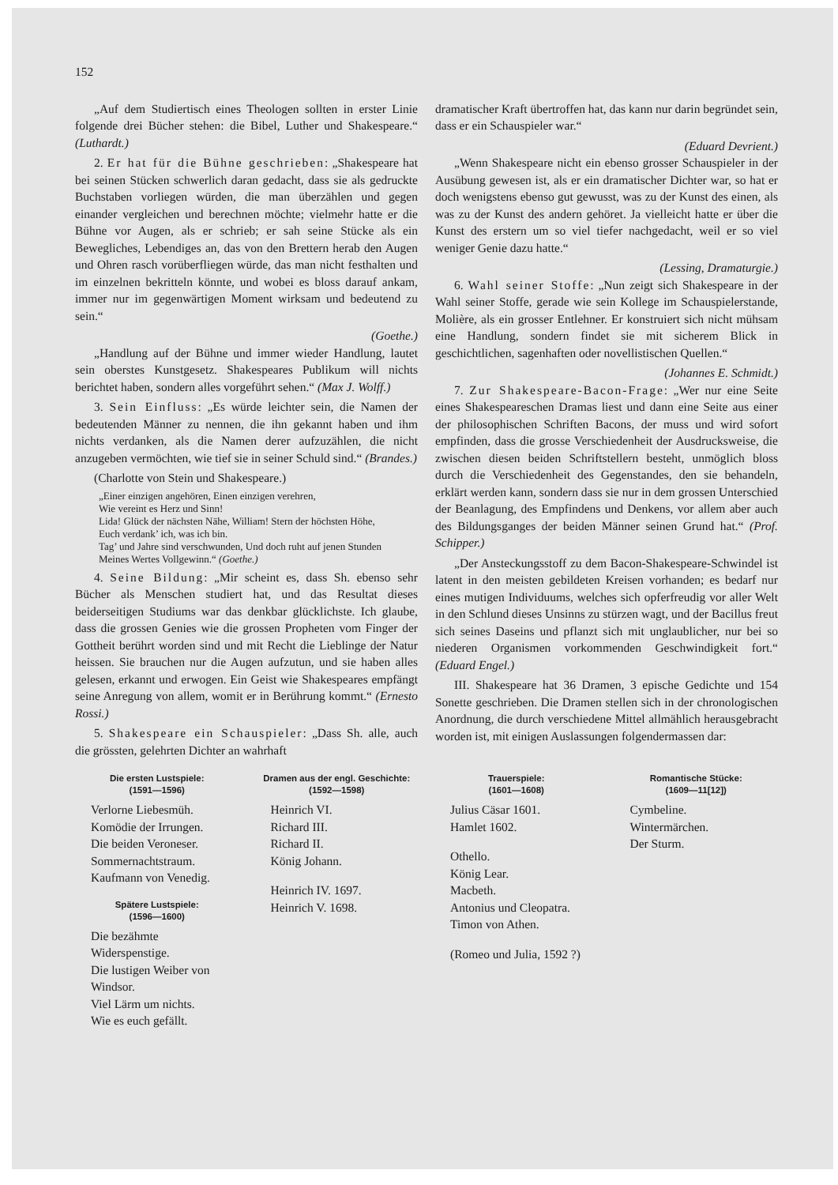152
„Auf dem Studiertisch eines Theologen sollten in erster Linie folgende drei Bücher stehen: die Bibel, Luther und Shakespeare.“ (Luthardt.)
2. Er hat für die Bühne geschrieben: „Shakespeare hat bei seinen Stücken schwerlich daran gedacht, dass sie als gedruckte Buchstaben vorliegen würden, die man überzählen und gegen einander vergleichen und berechnen möchte; vielmehr hatte er die Bühne vor Augen, als er schrieb; er sah seine Stücke als ein Bewegliches, Lebendiges an, das von den Brettern herab den Augen und Ohren rasch vorüberfliegen würde, das man nicht festhalten und im einzelnen bekritteln könnte, und wobei es bloss darauf ankam, immer nur im gegenwärtigen Moment wirksam und bedeutend zu sein.“
(Goethe.)
„Handlung auf der Bühne und immer wieder Handlung, lautet sein oberstes Kunstgesetz. Shakespeares Publikum will nichts berichtet haben, sondern alles vorgeführt sehen.“ (Max J. Wolff.)
3. Sein Einfluss: „Es würde leichter sein, die Namen der bedeutenden Männer zu nennen, die ihn gekannt haben und ihm nichts verdanken, als die Namen derer aufzuzählen, die nicht anzugeben vermöchten, wie tief sie in seiner Schuld sind.“ (Brandes.)
(Charlotte von Stein und Shakespeare.)
„Einer einzigen angehören, Einen einzigen verehren,
Wie vereint es Herz und Sinn!
Lida! Glück der nächsten Nähe, William! Stern der höchsten Höhe,
Euch verdank’ ich, was ich bin.
Tag’ und Jahre sind verschwunden, Und doch ruht auf jenen Stunden
Meines Wertes Vollgewinn.“ (Goethe.)
4. Seine Bildung: „Mir scheint es, dass Sh. ebenso sehr Bücher als Menschen studiert hat, und das Resultat dieses beiderseitigen Studiums war das denkbar glücklichste. Ich glaube, dass die grossen Genies wie die grossen Propheten vom Finger der Gottheit berührt worden sind und mit Recht die Lieblinge der Natur heissen. Sie brauchen nur die Augen aufzutun, und sie haben alles gelesen, erkannt und erwogen. Ein Geist wie Shakespeares empfängt seine Anregung von allem, womit er in Berührung kommt.“ (Ernesto Rossi.)
5. Shakespeare ein Schauspieler: „Dass Sh. alle, auch die grössten, gelehrten Dichter an wahrhaft
dramatischer Kraft übertroffen hat, das kann nur darin begründet sein, dass er ein Schauspieler war.“
(Eduard Devrient.)
„Wenn Shakespeare nicht ein ebenso grosser Schauspieler in der Ausübung gewesen ist, als er ein dramatischer Dichter war, so hat er doch wenigstens ebenso gut gewusst, was zu der Kunst des einen, als was zu der Kunst des andern gehöret. Ja vielleicht hatte er über die Kunst des erstern um so viel tiefer nachgedacht, weil er so viel weniger Genie dazu hatte.“
(Lessing, Dramaturgie.)
6. Wahl seiner Stoffe: „Nun zeigt sich Shakespeare in der Wahl seiner Stoffe, gerade wie sein Kollege im Schauspielerstande, Molière, als ein grosser Entlehner. Er konstruiert sich nicht mühsam eine Handlung, sondern findet sie mit sicherem Blick in geschichtlichen, sagenhaften oder novellistischen Quellen.“
(Johannes E. Schmidt.)
7. Zur Shakespeare-Bacon-Frage: „Wer nur eine Seite eines Shakespeareschen Dramas liest und dann eine Seite aus einer der philosophischen Schriften Bacons, der muss und wird sofort empfinden, dass die grosse Verschiedenheit der Ausdrucksweise, die zwischen diesen beiden Schriftstellern besteht, unmöglich bloss durch die Verschiedenheit des Gegenstandes, den sie behandeln, erklärt werden kann, sondern dass sie nur in dem grossen Unterschied der Beanlagung, des Empfindens und Denkens, vor allem aber auch des Bildungsganges der beiden Männer seinen Grund hat.“ (Prof. Schipper.)
„Der Ansteckungsstoff zu dem Bacon-Shakespeare-Schwindel ist latent in den meisten gebildeten Kreisen vorhanden; es bedarf nur eines mutigen Individuums, welches sich opferfreudig vor aller Welt in den Schlund dieses Unsinns zu stürzen wagt, und der Bacillus freut sich seines Daseins und pflanzt sich mit unglaublicher, nur bei so niederen Organismen vorkommenden Geschwindigkeit fort.“ (Eduard Engel.)
III. Shakespeare hat 36 Dramen, 3 epische Gedichte und 154 Sonette geschrieben. Die Dramen stellen sich in der chronologischen Anordnung, die durch verschiedene Mittel allmählich herausgebracht worden ist, mit einigen Auslassungen folgendermassen dar:
Die ersten Lustspiele:
(1591—1596)
Verlorne Liebesmüh.
Komödie der Irrungen.
Die beiden Veroneser.
Sommernachtstraum.
Kaufmann von Venedig.
Spätere Lustspiele:
(1596—1600)
Die bezähmte Widerspenstige.
Die lustigen Weiber von Windsor.
Viel Lärm um nichts.
Wie es euch gefällt.
Dramen aus der engl. Geschichte:
(1592—1598)
Heinrich VI.
Richard III.
Richard II.
König Johann.
Heinrich IV. 1697.
Heinrich V. 1698.
Trauerspiele:
(1601—1608)
Julius Cäsar 1601.
Hamlet 1602.
Othello.
König Lear.
Macbeth.
Antonius und Cleopatra.
Timon von Athen.
(Romeo und Julia, 1592 ?)
Romantische Stücke:
(1609—11[12])
Cymbeline.
Wintermärchen.
Der Sturm.